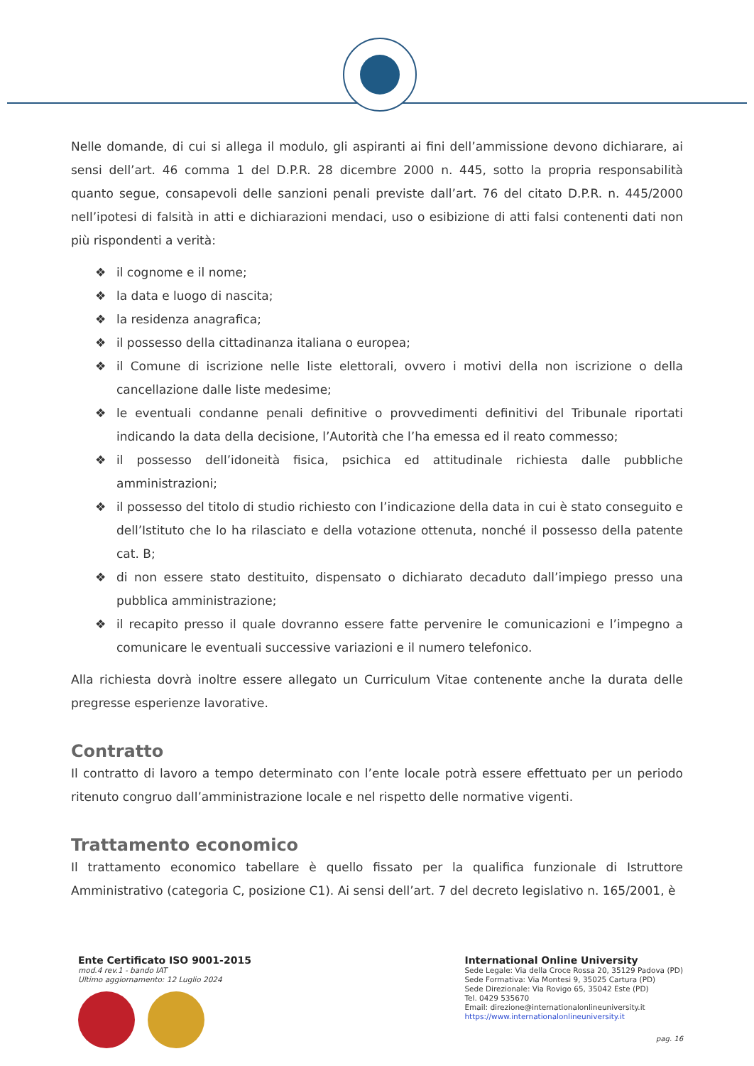Nelle domande, di cui si allega il modulo, gli aspiranti ai fini dell’ammissione devono dichiarare, ai sensi dell’art. 46 comma 1 del D.P.R. 28 dicembre 2000 n. 445, sotto la propria responsabilità quanto segue, consapevoli delle sanzioni penali previste dall’art. 76 del citato D.P.R. n. 445/2000 nell’ipotesi di falsità in atti e dichiarazioni mendaci, uso o esibizione di atti falsi contenenti dati non più rispondenti a verità:
❖ il cognome e il nome;
❖ la data e luogo di nascita;
❖ la residenza anagrafica;
❖ il possesso della cittadinanza italiana o europea;
❖ il Comune di iscrizione nelle liste elettorali, ovvero i motivi della non iscrizione o della cancellazione dalle liste medesime;
❖ le eventuali condanne penali definitive o provvedimenti definitivi del Tribunale riportati indicando la data della decisione, l’Autorità che l’ha emessa ed il reato commesso;
❖ il possesso dell’idoneità fisica, psichica ed attitudinale richiesta dalle pubbliche amministrazioni;
❖ il possesso del titolo di studio richiesto con l’indicazione della data in cui è stato conseguito e dell’Istituto che lo ha rilasciato e della votazione ottenuta, nonché il possesso della patente cat. B;
❖ di non essere stato destituito, dispensato o dichiarato decaduto dall’impiego presso una pubblica amministrazione;
❖ il recapito presso il quale dovranno essere fatte pervenire le comunicazioni e l’impegno a comunicare le eventuali successive variazioni e il numero telefonico.
Alla richiesta dovrà inoltre essere allegato un Curriculum Vitae contenente anche la durata delle pregresse esperienze lavorative.
Contratto
Il contratto di lavoro a tempo determinato con l’ente locale potrà essere effettuato per un periodo ritenuto congruo dall’amministrazione locale e nel rispetto delle normative vigenti.
Trattamento economico
Il trattamento economico tabellare è quello fissato per la qualifica funzionale di Istruttore Amministrativo (categoria C, posizione C1). Ai sensi dell’art. 7 del decreto legislativo n. 165/2001, è
Ente Certificato ISO 9001-2015
mod.4 rev.1 - bando IAT
Ultimo aggiornamento: 12 Luglio 2024
International Online University
Sede Legale: Via della Croce Rossa 20, 35129 Padova (PD)
Sede Formativa: Via Montesi 9, 35025 Cartura (PD)
Sede Direzionale: Via Rovigo 65, 35042 Este (PD)
Tel. 0429 535670
Email: direzione@internationalonlineuniversity.it
https://www.internationalonlineuniversity.it
pag. 16